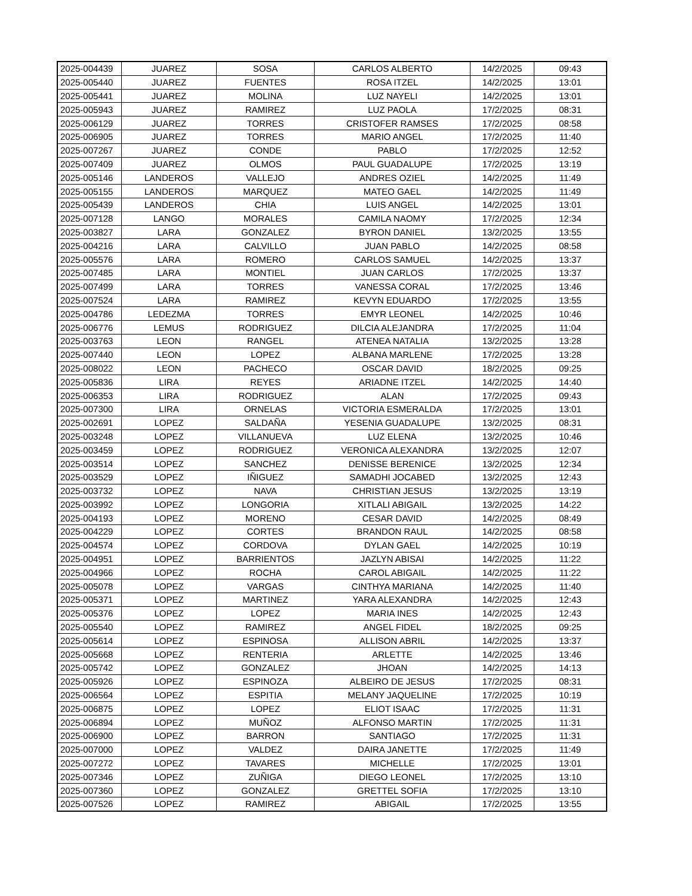| 2025-004439 | JUAREZ | SOSA | CARLOS ALBERTO | 14/2/2025 | 09:43 |
| 2025-005440 | JUAREZ | FUENTES | ROSA ITZEL | 14/2/2025 | 13:01 |
| 2025-005441 | JUAREZ | MOLINA | LUZ NAYELI | 14/2/2025 | 13:01 |
| 2025-005943 | JUAREZ | RAMIREZ | LUZ PAOLA | 17/2/2025 | 08:31 |
| 2025-006129 | JUAREZ | TORRES | CRISTOFER RAMSES | 17/2/2025 | 08:58 |
| 2025-006905 | JUAREZ | TORRES | MARIO ANGEL | 17/2/2025 | 11:40 |
| 2025-007267 | JUAREZ | CONDE | PABLO | 17/2/2025 | 12:52 |
| 2025-007409 | JUAREZ | OLMOS | PAUL GUADALUPE | 17/2/2025 | 13:19 |
| 2025-005146 | LANDEROS | VALLEJO | ANDRES OZIEL | 14/2/2025 | 11:49 |
| 2025-005155 | LANDEROS | MARQUEZ | MATEO GAEL | 14/2/2025 | 11:49 |
| 2025-005439 | LANDEROS | CHIA | LUIS ANGEL | 14/2/2025 | 13:01 |
| 2025-007128 | LANGO | MORALES | CAMILA NAOMY | 17/2/2025 | 12:34 |
| 2025-003827 | LARA | GONZALEZ | BYRON DANIEL | 13/2/2025 | 13:55 |
| 2025-004216 | LARA | CALVILLO | JUAN PABLO | 14/2/2025 | 08:58 |
| 2025-005576 | LARA | ROMERO | CARLOS SAMUEL | 14/2/2025 | 13:37 |
| 2025-007485 | LARA | MONTIEL | JUAN CARLOS | 17/2/2025 | 13:37 |
| 2025-007499 | LARA | TORRES | VANESSA CORAL | 17/2/2025 | 13:46 |
| 2025-007524 | LARA | RAMIREZ | KEVYN EDUARDO | 17/2/2025 | 13:55 |
| 2025-004786 | LEDEZMA | TORRES | EMYR LEONEL | 14/2/2025 | 10:46 |
| 2025-006776 | LEMUS | RODRIGUEZ | DILCIA ALEJANDRA | 17/2/2025 | 11:04 |
| 2025-003763 | LEON | RANGEL | ATENEA NATALIA | 13/2/2025 | 13:28 |
| 2025-007440 | LEON | LOPEZ | ALBANA MARLENE | 17/2/2025 | 13:28 |
| 2025-008022 | LEON | PACHECO | OSCAR DAVID | 18/2/2025 | 09:25 |
| 2025-005836 | LIRA | REYES | ARIADNE ITZEL | 14/2/2025 | 14:40 |
| 2025-006353 | LIRA | RODRIGUEZ | ALAN | 17/2/2025 | 09:43 |
| 2025-007300 | LIRA | ORNELAS | VICTORIA ESMERALDA | 17/2/2025 | 13:01 |
| 2025-002691 | LOPEZ | SALDAÑA | YESENIA GUADALUPE | 13/2/2025 | 08:31 |
| 2025-003248 | LOPEZ | VILLANUEVA | LUZ ELENA | 13/2/2025 | 10:46 |
| 2025-003459 | LOPEZ | RODRIGUEZ | VERONICA ALEXANDRA | 13/2/2025 | 12:07 |
| 2025-003514 | LOPEZ | SANCHEZ | DENISSE BERENICE | 13/2/2025 | 12:34 |
| 2025-003529 | LOPEZ | IÑIGUEZ | SAMADHI JOCABED | 13/2/2025 | 12:43 |
| 2025-003732 | LOPEZ | NAVA | CHRISTIAN JESUS | 13/2/2025 | 13:19 |
| 2025-003992 | LOPEZ | LONGORIA | XITLALI ABIGAIL | 13/2/2025 | 14:22 |
| 2025-004193 | LOPEZ | MORENO | CESAR DAVID | 14/2/2025 | 08:49 |
| 2025-004229 | LOPEZ | CORTES | BRANDON RAUL | 14/2/2025 | 08:58 |
| 2025-004574 | LOPEZ | CORDOVA | DYLAN GAEL | 14/2/2025 | 10:19 |
| 2025-004951 | LOPEZ | BARRIENTOS | JAZLYN ABISAI | 14/2/2025 | 11:22 |
| 2025-004966 | LOPEZ | ROCHA | CAROL ABIGAIL | 14/2/2025 | 11:22 |
| 2025-005078 | LOPEZ | VARGAS | CINTHYA MARIANA | 14/2/2025 | 11:40 |
| 2025-005371 | LOPEZ | MARTINEZ | YARA ALEXANDRA | 14/2/2025 | 12:43 |
| 2025-005376 | LOPEZ | LOPEZ | MARIA INES | 14/2/2025 | 12:43 |
| 2025-005540 | LOPEZ | RAMIREZ | ANGEL FIDEL | 18/2/2025 | 09:25 |
| 2025-005614 | LOPEZ | ESPINOSA | ALLISON ABRIL | 14/2/2025 | 13:37 |
| 2025-005668 | LOPEZ | RENTERIA | ARLETTE | 14/2/2025 | 13:46 |
| 2025-005742 | LOPEZ | GONZALEZ | JHOAN | 14/2/2025 | 14:13 |
| 2025-005926 | LOPEZ | ESPINOZA | ALBEIRO DE JESUS | 17/2/2025 | 08:31 |
| 2025-006564 | LOPEZ | ESPITIA | MELANY JAQUELINE | 17/2/2025 | 10:19 |
| 2025-006875 | LOPEZ | LOPEZ | ELIOT ISAAC | 17/2/2025 | 11:31 |
| 2025-006894 | LOPEZ | MUÑOZ | ALFONSO MARTIN | 17/2/2025 | 11:31 |
| 2025-006900 | LOPEZ | BARRON | SANTIAGO | 17/2/2025 | 11:31 |
| 2025-007000 | LOPEZ | VALDEZ | DAIRA JANETTE | 17/2/2025 | 11:49 |
| 2025-007272 | LOPEZ | TAVARES | MICHELLE | 17/2/2025 | 13:01 |
| 2025-007346 | LOPEZ | ZUÑIGA | DIEGO LEONEL | 17/2/2025 | 13:10 |
| 2025-007360 | LOPEZ | GONZALEZ | GRETTEL SOFIA | 17/2/2025 | 13:10 |
| 2025-007526 | LOPEZ | RAMIREZ | ABIGAIL | 17/2/2025 | 13:55 |